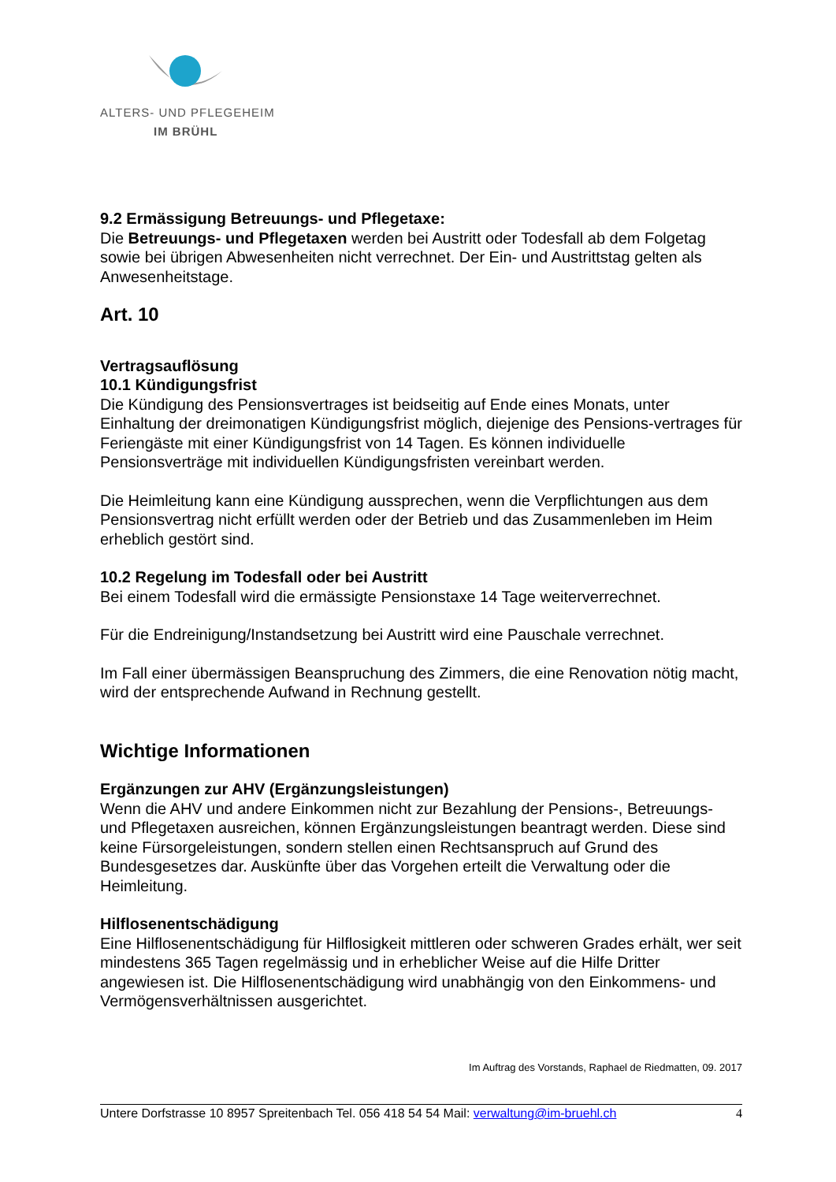ALTERS- UND PFLEGEHEIM
IM BRÜHL
9.2 Ermässigung Betreuungs- und Pflegetaxe:
Die Betreuungs- und Pflegetaxen werden bei Austritt oder Todesfall ab dem Folgetag sowie bei übrigen Abwesenheiten nicht verrechnet. Der Ein- und Austrittstag gelten als Anwesenheitstage.
Art. 10
Vertragsauflösung
10.1 Kündigungsfrist
Die Kündigung des Pensionsvertrages ist beidseitig auf Ende eines Monats, unter Einhaltung der dreimonatigen Kündigungsfrist möglich, diejenige des Pensions-vertrages für Feriengäste mit einer Kündigungsfrist von 14 Tagen. Es können individuelle Pensionsverträge mit individuellen Kündigungsfristen vereinbart werden.
Die Heimleitung kann eine Kündigung aussprechen, wenn die Verpflichtungen aus dem Pensionsvertrag nicht erfüllt werden oder der Betrieb und das Zusammenleben im Heim erheblich gestört sind.
10.2 Regelung im Todesfall oder bei Austritt
Bei einem Todesfall wird die ermässigte Pensionstaxe 14 Tage weiterverrechnet.
Für die Endreinigung/Instandsetzung bei Austritt wird eine Pauschale verrechnet.
Im Fall einer übermässigen Beanspruchung des Zimmers, die eine Renovation nötig macht, wird der entsprechende Aufwand in Rechnung gestellt.
Wichtige Informationen
Ergänzungen zur AHV (Ergänzungsleistungen)
Wenn die AHV und andere Einkommen nicht zur Bezahlung der Pensions-, Betreuungs- und Pflegetaxen ausreichen, können Ergänzungsleistungen beantragt werden. Diese sind keine Fürsorgeleistungen, sondern stellen einen Rechtsanspruch auf Grund des Bundesgesetzes dar. Auskünfte über das Vorgehen erteilt die Verwaltung oder die Heimleitung.
Hilflosenentschädigung
Eine Hilflosenentschädigung für Hilflosigkeit mittleren oder schweren Grades erhält, wer seit mindestens 365 Tagen regelmässig und in erheblicher Weise auf die Hilfe Dritter angewiesen ist. Die Hilflosenentschädigung wird unabhängig von den Einkommens- und Vermögensverhältnissen ausgerichtet.
Im Auftrag des Vorstands, Raphael de Riedmatten, 09. 2017
Untere Dorfstrasse 10 8957 Spreitenbach Tel. 056 418 54 54 Mail: verwaltung@im-bruehl.ch 4